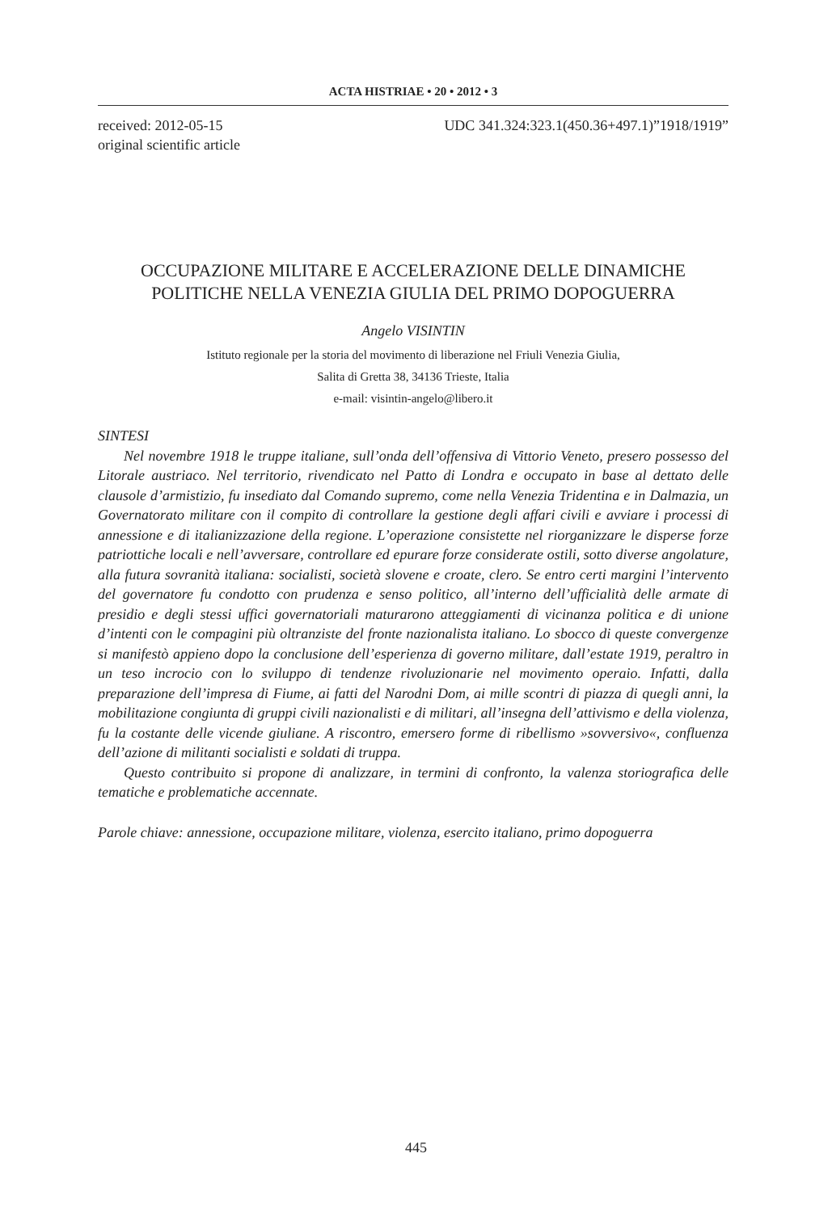ACTA HISTRIAE • 20 • 2012 • 3
received: 2012-05-15
original scientific article
UDC 341.324:323.1(450.36+497.1)”1918/1919”
OCCUPAZIONE MILITARE E ACCELERAZIONE DELLE DINAMICHE
POLITICHE NELLA VENEZIA GIULIA DEL PRIMO DOPOGUERRA
Angelo VISINTIN
Istituto regionale per la storia del movimento di liberazione nel Friuli Venezia Giulia,
Salita di Gretta 38, 34136 Trieste, Italia
e-mail: visintin-angelo@libero.it
SINTESI
Nel novembre 1918 le truppe italiane, sull’onda dell’offensiva di Vittorio Veneto, presero possesso del Litorale austriaco. Nel territorio, rivendicato nel Patto di Londra e occupato in base al dettato delle clausole d’armistizio, fu insediato dal Comando supremo, come nella Venezia Tridentina e in Dalmazia, un Governatorato militare con il compito di controllare la gestione degli affari civili e avviare i processi di annessione e di italianizzazione della regione. L’operazione consistette nel riorganizzare le disperse forze patriottiche locali e nell’avversare, controllare ed epurare forze considerate ostili, sotto diverse angolature, alla futura sovranità italiana: socialisti, società slovene e croate, clero. Se entro certi margini l’intervento del governatore fu condotto con prudenza e senso politico, all’interno dell’ufficialità delle armate di presidio e degli stessi uffici governatoriali maturarono atteggiamenti di vicinanza politica e di unione d’intenti con le compagini più oltranziste del fronte nazionalista italiano. Lo sbocco di queste convergenze si manifestò appieno dopo la conclusione dell’esperienza di governo militare, dall’estate 1919, peraltro in un teso incrocio con lo sviluppo di tendenze rivoluzionarie nel movimento operaio. Infatti, dalla preparazione dell’impresa di Fiume, ai fatti del Narodni Dom, ai mille scontri di piazza di quegli anni, la mobilitazione congiunta di gruppi civili nazionalisti e di militari, all’insegna dell’attivismo e della violenza, fu la costante delle vicende giuliane. A riscontro, emersero forme di ribellismo »sovversivo«, confluenza dell’azione di militanti socialisti e soldati di truppa.
Questo contribuito si propone di analizzare, in termini di confronto, la valenza storiografica delle tematiche e problematiche accennate.
Parole chiave: annessione, occupazione militare, violenza, esercito italiano, primo dopoguerra
445